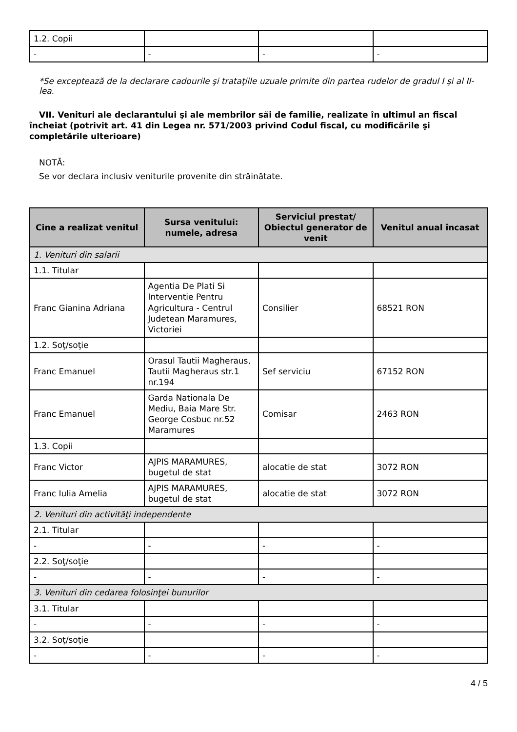| 1.2. Copii | | | |
| - | - | - | - |
*Se exceptează de la declarare cadourile şi trataţiile uzuale primite din partea rudelor de gradul I şi al II-lea.
VII. Venituri ale declarantului şi ale membrilor săi de familie, realizate în ultimul an fiscal încheiat (potrivit art. 41 din Legea nr. 571/2003 privind Codul fiscal, cu modificările şi completările ulterioare)
NOTĂ:
Se vor declara inclusiv veniturile provenite din străinătate.
| Cine a realizat venitul | Sursa venitului: numele, adresa | Serviciul prestat/ Obiectul generator de venit | Venitul anual încasat |
| --- | --- | --- | --- |
| 1. Venituri din salarii | | | |
| 1.1. Titular | | | |
| Franc Gianina Adriana | Agentia De Plati Si Interventie Pentru Agricultura - Centrul Judetean Maramures, Victoriei | Consilier | 68521 RON |
| 1.2. Soţ/soţie | | | |
| Franc Emanuel | Orasul Tautii Magheraus, Tautii Magheraus str.1 nr.194 | Sef serviciu | 67152 RON |
| Franc Emanuel | Garda Nationala De Mediu, Baia Mare Str. George Cosbuc nr.52 Maramures | Comisar | 2463 RON |
| 1.3. Copii | | | |
| Franc Victor | AJPIS MARAMURES, bugetul de stat | alocatie de stat | 3072 RON |
| Franc Iulia Amelia | AJPIS MARAMURES, bugetul de stat | alocatie de stat | 3072 RON |
| 2. Venituri din activităţi independente | | | |
| 2.1. Titular | | | |
| - | - | - | - |
| 2.2. Soţ/soţie | | | |
| - | - | - | - |
| 3. Venituri din cedarea folosinţei bunurilor | | | |
| 3.1. Titular | | | |
| - | - | - | - |
| 3.2. Soţ/soţie | | | |
| - | - | - | - |
4 / 5